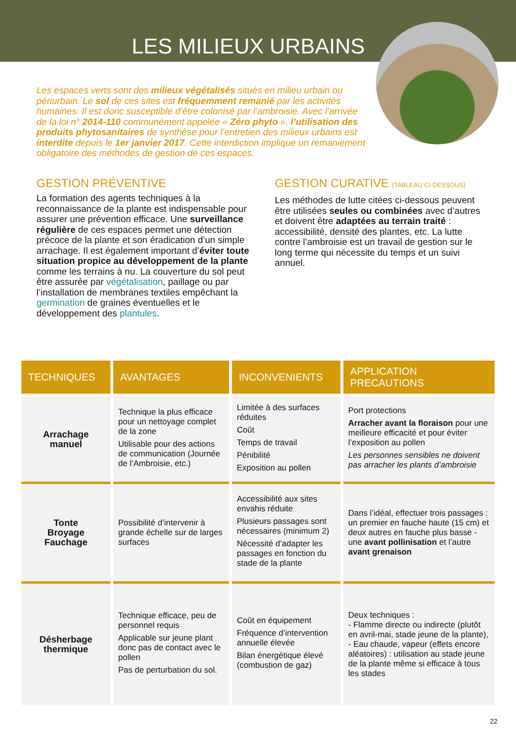LES MILIEUX URBAINS
Les espaces verts sont des milieux végétalisés situés en milieu urbain ou périurbain. Le sol de ces sites est fréquemment remanié par les activités humaines. Il est donc susceptible d’être colonisé par l’ambroisie. Avec l’arrivée de la loi n° 2014-110 communément appelée « Zéro phyto », l’utilisation des produits phytosanitaires de synthèse pour l’entretien des milieux urbains est interdite depuis le 1er janvier 2017. Cette interdiction implique un remaniement obligatoire des méthodes de gestion de ces espaces.
GESTION PRÉVENTIVE
La formation des agents techniques à la reconnaissance de la plante est indispensable pour assurer une prévention efficace. Une surveillance régulière de ces espaces permet une détection précoce de la plante et son éradication d’un simple arrachage. Il est également important d’éviter toute situation propice au développement de la plante comme les terrains à nu. La couverture du sol peut être assurée par végétalisation, paillage ou par l’installation de membranes textiles empêchant la germination de graines éventuelles et le développement des plantules.
GESTION CURATIVE (TABLEAU CI-DESSOUS)
Les méthodes de lutte citées ci-dessous peuvent être utilisées seules ou combinées avec d’autres et doivent être adaptées au terrain traité : accessibilité, densité des plantes, etc. La lutte contre l’ambroisie est un travail de gestion sur le long terme qui nécessite du temps et un suivi annuel.
| TECHNIQUES | AVANTAGES | INCONVENIENTS | APPLICATION PRECAUTIONS |
| --- | --- | --- | --- |
| Arrachage manuel | Technique la plus efficace pour un nettoyage complet de la zone Utilisable pour des actions de communication (Journée de l’Ambroisie, etc.) | Limitée à des surfaces réduites Coût Temps de travail Pénibilité Exposition au pollen | Port protections Arracher avant la floraison pour une meilleure efficacité et pour éviter l’exposition au pollen Les personnes sensibles ne doivent pas arracher les plants d’ambroisie |
| Tonte Broyage Fauchage | Possibilité d’intervenir à grande échelle sur de larges surfaces | Accessibilité aux sites envahis réduite Plusieurs passages sont nécessaires (minimum 2) Nécessité d’adapter les passages en fonction du stade de la plante | Dans l’idéal, effectuer trois passages : un premier en fauche haute (15 cm) et deux autres en fauche plus basse - une avant pollinisation et l’autre avant grenaison |
| Désherbage thermique | Technique efficace, peu de personnel requis Applicable sur jeune plant donc pas de contact avec le pollen Pas de perturbation du sol. | Coût en équipement Fréquence d’intervention annuelle élevée Bilan énergétique élevé (combustion de gaz) | Deux techniques : - Flamme directe ou indirecte (plutôt en avril-mai, stade jeune de la plante), - Eau chaude, vapeur (effets encore aléatoires) : utilisation au stade jeune de la plante même si efficace à tous les stades |
22